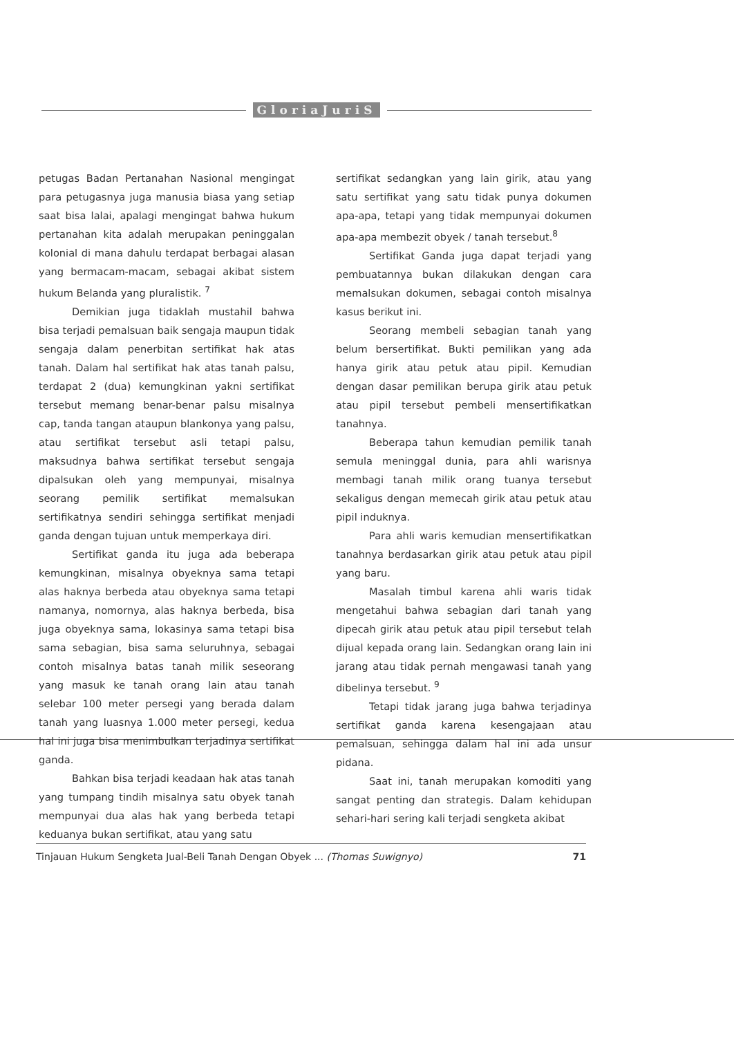GloriaJuriS
petugas Badan Pertanahan Nasional mengingat para petugasnya juga manusia biasa yang setiap saat bisa lalai, apalagi mengingat bahwa hukum pertanahan kita adalah merupakan peninggalan kolonial di mana dahulu terdapat berbagai alasan yang bermacam-macam, sebagai akibat sistem hukum Belanda yang pluralistik. <sup>7</sup>
Demikian juga tidaklah mustahil bahwa bisa terjadi pemalsuan baik sengaja maupun tidak sengaja dalam penerbitan sertifikat hak atas tanah. Dalam hal sertifikat hak atas tanah palsu, terdapat 2 (dua) kemungkinan yakni sertifikat tersebut memang benar-benar palsu misalnya cap, tanda tangan ataupun blankonya yang palsu, atau sertifikat tersebut asli tetapi palsu, maksudnya bahwa sertifikat tersebut sengaja dipalsukan oleh yang mempunyai, misalnya seorang pemilik sertifikat memalsukan sertifikatnya sendiri sehingga sertifikat menjadi ganda dengan tujuan untuk memperkaya diri.
Sertifikat ganda itu juga ada beberapa kemungkinan, misalnya obyeknya sama tetapi alas haknya berbeda atau obyeknya sama tetapi namanya, nomornya, alas haknya berbeda, bisa juga obyeknya sama, lokasinya sama tetapi bisa sama sebagian, bisa sama seluruhnya, sebagai contoh misalnya batas tanah milik seseorang yang masuk ke tanah orang lain atau tanah selebar 100 meter persegi yang berada dalam tanah yang luasnya 1.000 meter persegi, kedua hal ini juga bisa menimbulkan terjadinya sertifikat ganda.
Bahkan bisa terjadi keadaan hak atas tanah yang tumpang tindih misalnya satu obyek tanah mempunyai dua alas hak yang berbeda tetapi keduanya bukan sertifikat, atau yang satu
sertifikat sedangkan yang lain girik, atau yang satu sertifikat yang satu tidak punya dokumen apa-apa, tetapi yang tidak mempunyai dokumen apa-apa membezit obyek / tanah tersebut.<sup>8</sup>
Sertifikat Ganda juga dapat terjadi yang pembuatannya bukan dilakukan dengan cara memalsukan dokumen, sebagai contoh misalnya kasus berikut ini.
Seorang membeli sebagian tanah yang belum bersertifikat. Bukti pemilikan yang ada hanya girik atau petuk atau pipil. Kemudian dengan dasar pemilikan berupa girik atau petuk atau pipil tersebut pembeli mensertifikatkan tanahnya.
Beberapa tahun kemudian pemilik tanah semula meninggal dunia, para ahli warisnya membagi tanah milik orang tuanya tersebut sekaligus dengan memecah girik atau petuk atau pipil induknya.
Para ahli waris kemudian mensertifikatkan tanahnya berdasarkan girik atau petuk atau pipil yang baru.
Masalah timbul karena ahli waris tidak mengetahui bahwa sebagian dari tanah yang dipecah girik atau petuk atau pipil tersebut telah dijual kepada orang lain. Sedangkan orang lain ini jarang atau tidak pernah mengawasi tanah yang dibelinya tersebut. <sup>9</sup>
Tetapi tidak jarang juga bahwa terjadinya sertifikat ganda karena kesengajaan atau pemalsuan, sehingga dalam hal ini ada unsur pidana.
Saat ini, tanah merupakan komoditi yang sangat penting dan strategis. Dalam kehidupan sehari-hari sering kali terjadi sengketa akibat
Tinjauan Hukum Sengketa Jual-Beli Tanah Dengan Obyek ... (Thomas Suwignyo) 71